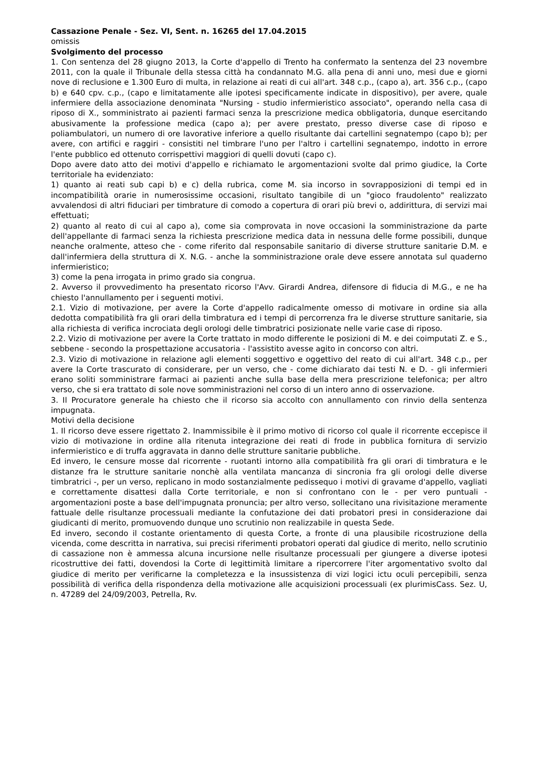Cassazione Penale - Sez. VI, Sent. n. 16265 del 17.04.2015
omissis
Svolgimento del processo
1. Con sentenza del 28 giugno 2013, la Corte d'appello di Trento ha confermato la sentenza del 23 novembre 2011, con la quale il Tribunale della stessa città ha condannato M.G. alla pena di anni uno, mesi due e giorni nove di reclusione e 1.300 Euro di multa, in relazione ai reati di cui all'art. 348 c.p., (capo a), art. 356 c.p., (capo b) e 640 cpv. c.p., (capo e limitatamente alle ipotesi specificamente indicate in dispositivo), per avere, quale infermiere della associazione denominata "Nursing - studio infermieristico associato", operando nella casa di riposo di X., somministrato ai pazienti farmaci senza la prescrizione medica obbligatoria, dunque esercitando abusivamente la professione medica (capo a); per avere prestato, presso diverse case di riposo e poliambulatori, un numero di ore lavorative inferiore a quello risultante dai cartellini segnatempo (capo b); per avere, con artifici e raggiri - consistiti nel timbrare l'uno per l'altro i cartellini segnatempo, indotto in errore l'ente pubblico ed ottenuto corrispettivi maggiori di quelli dovuti (capo c).
Dopo avere dato atto dei motivi d'appello e richiamato le argomentazioni svolte dal primo giudice, la Corte territoriale ha evidenziato:
1) quanto ai reati sub capi b) e c) della rubrica, come M. sia incorso in sovrapposizioni di tempi ed in incompatibilità orarie in numerosissime occasioni, risultato tangibile di un "gioco fraudolento" realizzato avvalendosi di altri fiduciari per timbrature di comodo a copertura di orari più brevi o, addirittura, di servizi mai effettuati;
2) quanto al reato di cui al capo a), come sia comprovata in nove occasioni la somministrazione da parte dell'appellante di farmaci senza la richiesta prescrizione medica data in nessuna delle forme possibili, dunque neanche oralmente, atteso che - come riferito dal responsabile sanitario di diverse strutture sanitarie D.M. e dall'infermiera della struttura di X. N.G. - anche la somministrazione orale deve essere annotata sul quaderno infermieristico;
3) come la pena irrogata in primo grado sia congrua.
2. Avverso il provvedimento ha presentato ricorso l'Avv. Girardi Andrea, difensore di fiducia di M.G., e ne ha chiesto l'annullamento per i seguenti motivi.
2.1. Vizio di motivazione, per avere la Corte d'appello radicalmente omesso di motivare in ordine sia alla dedotta compatibilità fra gli orari della timbratura ed i tempi di percorrenza fra le diverse strutture sanitarie, sia alla richiesta di verifica incrociata degli orologi delle timbratrici posizionate nelle varie case di riposo.
2.2. Vizio di motivazione per avere la Corte trattato in modo differente le posizioni di M. e dei coimputati Z. e S., sebbene - secondo la prospettazione accusatoria - l'assistito avesse agito in concorso con altri.
2.3. Vizio di motivazione in relazione agli elementi soggettivo e oggettivo del reato di cui all'art. 348 c.p., per avere la Corte trascurato di considerare, per un verso, che - come dichiarato dai testi N. e D. - gli infermieri erano soliti somministrare farmaci ai pazienti anche sulla base della mera prescrizione telefonica; per altro verso, che si era trattato di sole nove somministrazioni nel corso di un intero anno di osservazione.
3. Il Procuratore generale ha chiesto che il ricorso sia accolto con annullamento con rinvio della sentenza impugnata.
Motivi della decisione
1. Il ricorso deve essere rigettato 2. Inammissibile è il primo motivo di ricorso col quale il ricorrente eccepisce il vizio di motivazione in ordine alla ritenuta integrazione dei reati di frode in pubblica fornitura di servizio infermieristico e di truffa aggravata in danno delle strutture sanitarie pubbliche.
Ed invero, le censure mosse dal ricorrente - ruotanti intorno alla compatibilità fra gli orari di timbratura e le distanze fra le strutture sanitarie nonchè alla ventilata mancanza di sincronia fra gli orologi delle diverse timbratrici -, per un verso, replicano in modo sostanzialmente pedissequo i motivi di gravame d'appello, vagliati e correttamente disattesi dalla Corte territoriale, e non si confrontano con le - per vero puntuali - argomentazioni poste a base dell'impugnata pronuncia; per altro verso, sollecitano una rivisitazione meramente fattuale delle risultanze processuali mediante la confutazione dei dati probatori presi in considerazione dai giudicanti di merito, promuovendo dunque uno scrutinio non realizzabile in questa Sede.
Ed invero, secondo il costante orientamento di questa Corte, a fronte di una plausibile ricostruzione della vicenda, come descritta in narrativa, sui precisi riferimenti probatori operati dal giudice di merito, nello scrutinio di cassazione non è ammessa alcuna incursione nelle risultanze processuali per giungere a diverse ipotesi ricostruttive dei fatti, dovendosi la Corte di legittimità limitare a ripercorrere l'iter argomentativo svolto dal giudice di merito per verificarne la completezza e la insussistenza di vizi logici ictu oculi percepibili, senza possibilità di verifica della rispondenza della motivazione alle acquisizioni processuali (ex plurimisCass. Sez. U, n. 47289 del 24/09/2003, Petrella, Rv.